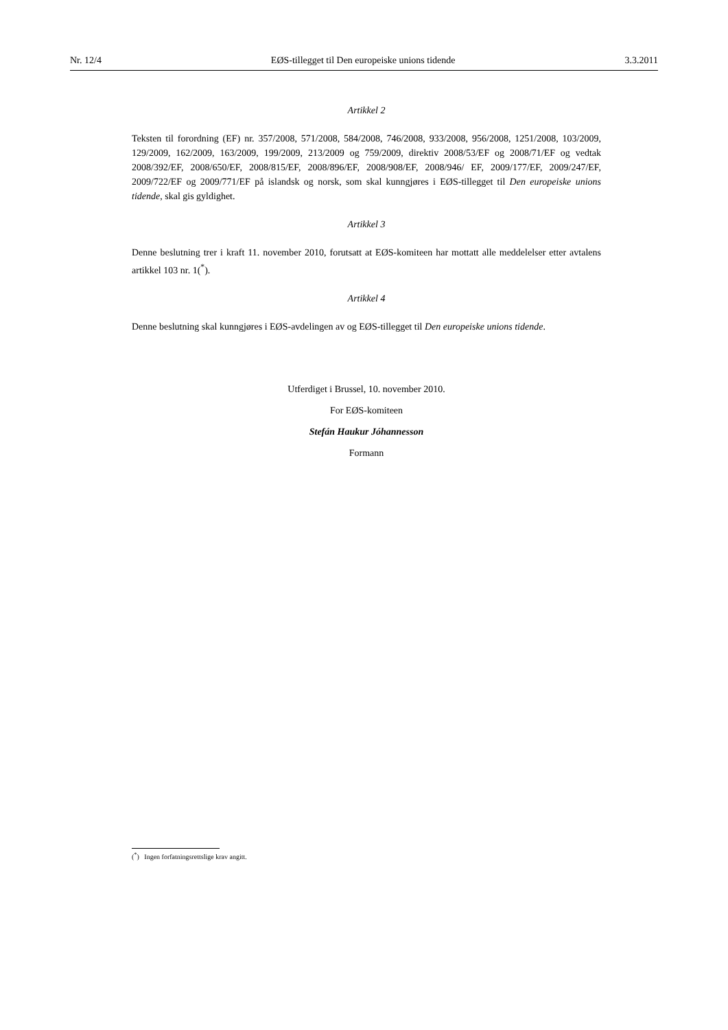Nr. 12/4 EØS-tillegget til Den europeiske unions tidende 3.3.2011
Artikkel 2
Teksten til forordning (EF) nr. 357/2008, 571/2008, 584/2008, 746/2008, 933/2008, 956/2008, 1251/2008, 103/2009, 129/2009, 162/2009, 163/2009, 199/2009, 213/2009 og 759/2009, direktiv 2008/53/EF og 2008/71/EF og vedtak 2008/392/EF, 2008/650/EF, 2008/815/EF, 2008/896/EF, 2008/908/EF, 2008/946/ EF, 2009/177/EF, 2009/247/EF, 2009/722/EF og 2009/771/EF på islandsk og norsk, som skal kunngjøres i EØS-tillegget til Den europeiske unions tidende, skal gis gyldighet.
Artikkel 3
Denne beslutning trer i kraft 11. november 2010, forutsatt at EØS-komiteen har mottatt alle meddelelser etter avtalens artikkel 103 nr. 1(<sup>*</sup>).
Artikkel 4
Denne beslutning skal kunngjøres i EØS-avdelingen av og EØS-tillegget til Den europeiske unions tidende.
Utferdiget i Brussel, 10. november 2010.
For EØS-komiteen
Stefán Haukur Jóhannesson
Formann
(<sup>*</sup>) Ingen forfatningsrettslige krav angitt.